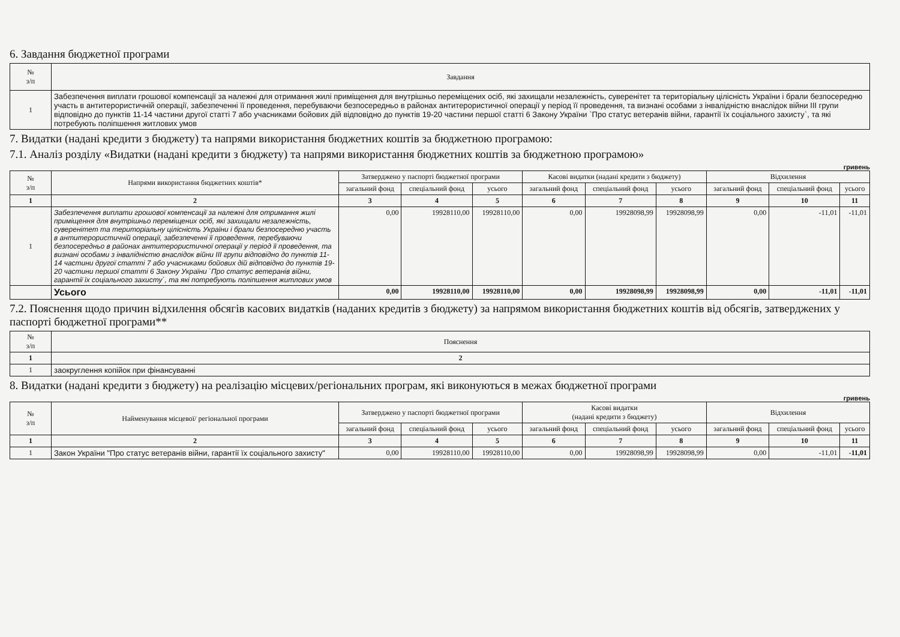6. Завдання бюджетної програми
| № з/п | Зaвдання |
| --- | --- |
| 1 | Забезпечення виплати грошової компенсації за належні для отримання жилі приміщення для внутрішньо переміщених осіб, які захищали незалежність, суверенітет та територіальну цілісність України і брали безпосередню участь в антитерористичній операції, забезпеченні її проведення, перебуваючи безпосередньо в районах антитерористичної операції у період її проведення, та визнані особами з інвалідністю внаслідок війни III групи відповідно до пунктів 11-14 частини другої статті 7 або учасниками бойових дій відповідно до пунктів 19-20 частини першої статті 6 Закону України `Про статус ветеранів війни, гарантії їх соціального захисту`, та які потребують поліпшення житлових умов |
7. Видатки (надані кредити з бюджету) та напрями використання бюджетних коштів за бюджетною програмою:
7.1. Аналіз розділу «Видатки (надані кредити з бюджету) та напрями використання бюджетних коштів за бюджетною програмою»
гривень
| № з/п | Напрями використання бюджетних коштів* | Затверджено у паспорті бюджетної програми | | | Касові видатки (надані кредити з бюджету) | | | Відхилення | | |
| --- | --- | --- | --- | --- | --- | --- | --- | --- | --- | --- |
| | | загальний фонд | спеціальний фонд | усього | загальний фонд | спеціальний фонд | усього | загальний фонд | спеціальний фонд | усього |
| 1 | 2 | 3 | 4 | 5 | 6 | 7 | 8 | 9 | 10 | 11 |
| 1 | Забезпечення виплати грошової компенсації за належні для отримання жилі приміщення для внутрішньо переміщених осіб, які захищали незалежність, суверенітет та територіальну цілісність України і брали безпосередню участь в антитерористичній операції, забезпеченні її проведення, перебуваючи безпосередньо в районах антитерористичної операції у період її проведення, та визнані особами з інвалідністю внаслідок війни III групи відповідно до пунктів 11-14 частини другої статті 7 або учасниками бойових дій відповідно до пунктів 19-20 частини першої статті 6 Закону України `Про статус ветеранів війни, гарантії їх соціального захисту`, та які потребують поліпшення житлових умов | 0,00 | 19928110,00 | 19928110,00 | 0,00 | 19928098,99 | 19928098,99 | 0,00 | -11,01 | -11,01 |
| | Усього | 0,00 | 19928110,00 | 19928110,00 | 0,00 | 19928098,99 | 19928098,99 | 0,00 | -11,01 | -11,01 |
7.2. Пояснення щодо причин відхилення обсягів касових видатків (наданих кредитів з бюджету) за напрямом використання бюджетних коштів від обсягів, затверджених у паспорті бюджетної програми**
| № з/п | Пояснення |
| --- | --- |
| 1 | 2 |
| 1 | заокруглення копійок при фінансуванні |
8. Видатки (надані кредити з бюджету) на реалізацію місцевих/регіональних програм, які виконуються в межах бюджетної програми
гривень
| № з/п | Найменування місцевої/ регіональної програми | Затверджено у паспорті бюджетної програми | | | Касові видатки (надані кредити з бюджету) | | | Відхилення | | |
| --- | --- | --- | --- | --- | --- | --- | --- | --- | --- | --- |
| | | загальний фонд | спеціальний фонд | усього | загальний фонд | спеціальний фонд | усього | загальний фонд | спеціальний фонд | усього |
| 1 | 2 | 3 | 4 | 5 | 6 | 7 | 8 | 9 | 10 | 11 |
| 1 | Закон України "Про статус ветеранів війни, гарантії їх соціального захисту" | 0,00 | 19928110,00 | 19928110,00 | 0,00 | 19928098,99 | 19928098,99 | 0,00 | -11,01 | -11,01 |